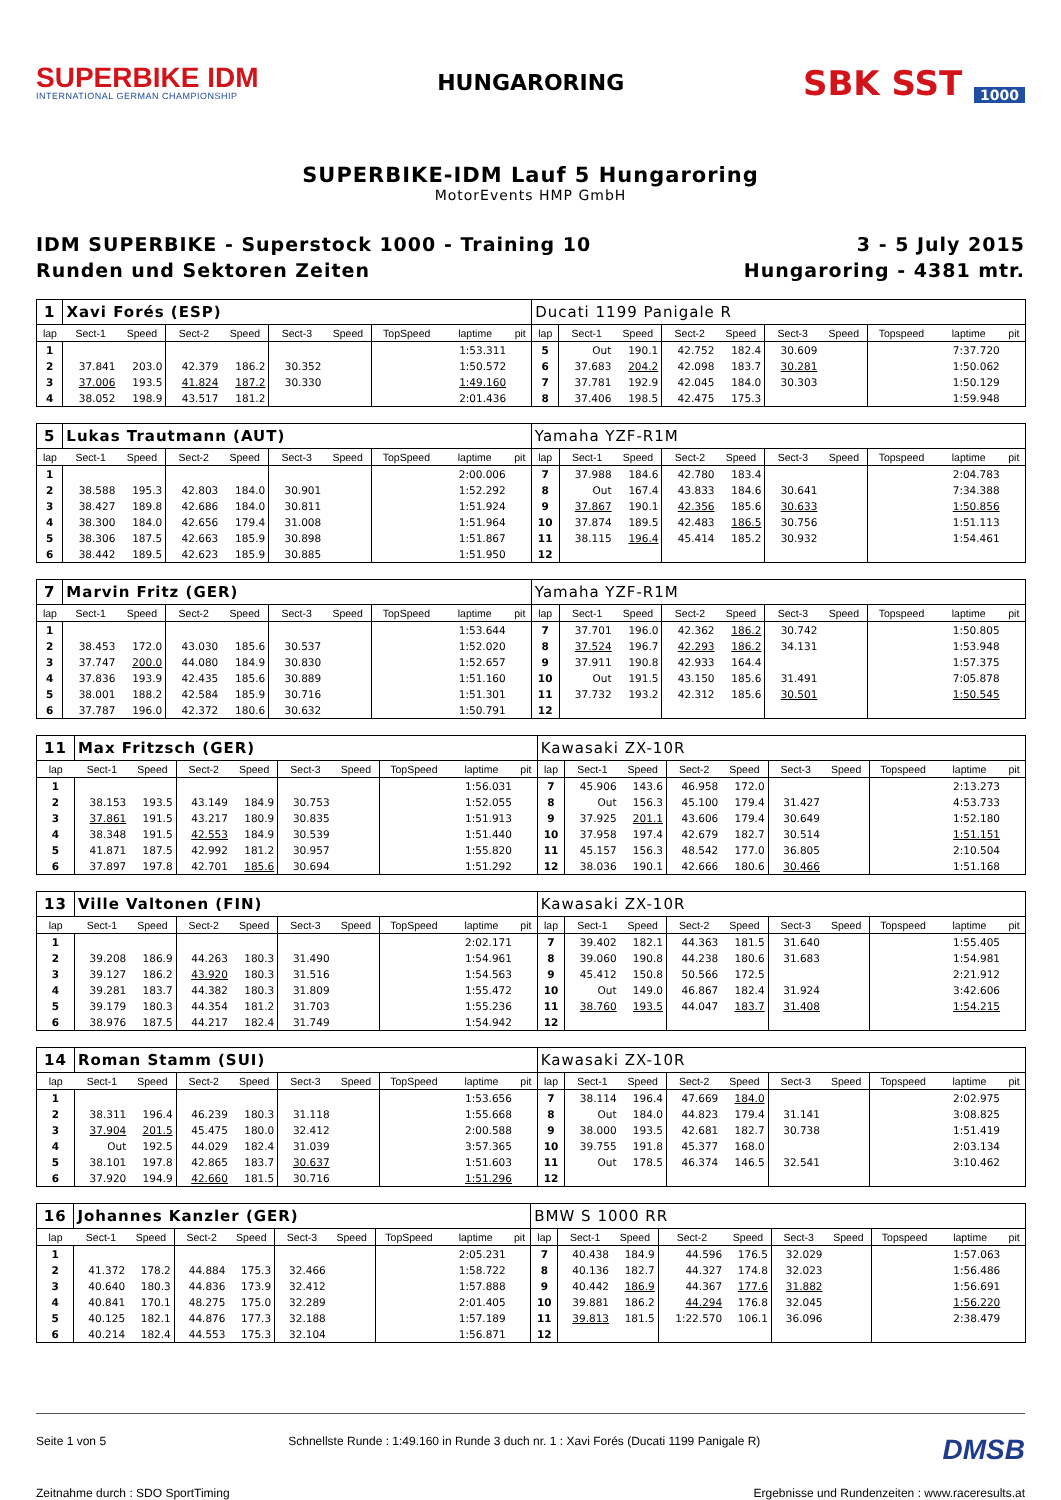SUPERBIKE IDM
INTERNATIONAL GERMAN CHAMPIONSHIP
HUNGARORING
SBK SST 1000
SUPERBIKE-IDM Lauf 5 Hungaroring
MotorEvents HMP GmbH
IDM SUPERBIKE - Superstock 1000 - Training 10
Runden und Sektoren Zeiten
3 - 5 July 2015
Hungaroring - 4381 mtr.
| 1 | Xavi Forés (ESP) | | | | | | | | | Ducati 1199 Panigale R | | | | | | | | | |
| lap | Sect-1 | Speed | Sect-2 | Speed | Sect-3 | Speed | TopSpeed | laptime | pit | lap | Sect-1 | Speed | Sect-2 | Speed | Sect-3 | Speed | Topspeed | laptime | pit |
| 1 | | | | | | | | 1:53.311 | | 5 | Out | 190.1 | 42.752 | 182.4 | 30.609 | | | 7:37.720 | |
| 2 | 37.841 | 203.0 | 42.379 | 186.2 | 30.352 | | | 1:50.572 | | 6 | 37.683 | 204.2 | 42.098 | 183.7 | 30.281 | | | 1:50.062 | |
| 3 | 37.006 | 193.5 | 41.824 | 187.2 | 30.330 | | | 1:49.160 | | 7 | 37.781 | 192.9 | 42.045 | 184.0 | 30.303 | | | 1:50.129 | |
| 4 | 38.052 | 198.9 | 43.517 | 181.2 | | | | 2:01.436 | | 8 | 37.406 | 198.5 | 42.475 | 175.3 | | | | 1:59.948 | |
| 5 | Lukas Trautmann (AUT) | | | | | | | | | Yamaha YZF-R1M | | | | | | | | | |
| lap | Sect-1 | Speed | Sect-2 | Speed | Sect-3 | Speed | TopSpeed | laptime | pit | lap | Sect-1 | Speed | Sect-2 | Speed | Sect-3 | Speed | Topspeed | laptime | pit |
| 1 | | | | | | | | 2:00.006 | | 7 | 37.988 | 184.6 | 42.780 | 183.4 | | | | 2:04.783 | |
| 2 | 38.588 | 195.3 | 42.803 | 184.0 | 30.901 | | | 1:52.292 | | 8 | Out | 167.4 | 43.833 | 184.6 | 30.641 | | | 7:34.388 | |
| 3 | 38.427 | 189.8 | 42.686 | 184.0 | 30.811 | | | 1:51.924 | | 9 | 37.867 | 190.1 | 42.356 | 185.6 | 30.633 | | | 1:50.856 | |
| 4 | 38.300 | 184.0 | 42.656 | 179.4 | 31.008 | | | 1:51.964 | | 10 | 37.874 | 189.5 | 42.483 | 186.5 | 30.756 | | | 1:51.113 | |
| 5 | 38.306 | 187.5 | 42.663 | 185.9 | 30.898 | | | 1:51.867 | | 11 | 38.115 | 196.4 | 45.414 | 185.2 | 30.932 | | | 1:54.461 | |
| 6 | 38.442 | 189.5 | 42.623 | 185.9 | 30.885 | | | 1:51.950 | | 12 | | | | | | | | | |
| 7 | Marvin Fritz (GER) | | | | | | | | | Yamaha YZF-R1M | | | | | | | | | |
| lap | Sect-1 | Speed | Sect-2 | Speed | Sect-3 | Speed | TopSpeed | laptime | pit | lap | Sect-1 | Speed | Sect-2 | Speed | Sect-3 | Speed | Topspeed | laptime | pit |
| 1 | | | | | | | | 1:53.644 | | 7 | 37.701 | 196.0 | 42.362 | 186.2 | 30.742 | | | 1:50.805 | |
| 2 | 38.453 | 172.0 | 43.030 | 185.6 | 30.537 | | | 1:52.020 | | 8 | 37.524 | 196.7 | 42.293 | 186.2 | 34.131 | | | 1:53.948 | |
| 3 | 37.747 | 200.0 | 44.080 | 184.9 | 30.830 | | | 1:52.657 | | 9 | 37.911 | 190.8 | 42.933 | 164.4 | | | | 1:57.375 | |
| 4 | 37.836 | 193.9 | 42.435 | 185.6 | 30.889 | | | 1:51.160 | | 10 | Out | 191.5 | 43.150 | 185.6 | 31.491 | | | 7:05.878 | |
| 5 | 38.001 | 188.2 | 42.584 | 185.9 | 30.716 | | | 1:51.301 | | 11 | 37.732 | 193.2 | 42.312 | 185.6 | 30.501 | | | 1:50.545 | |
| 6 | 37.787 | 196.0 | 42.372 | 180.6 | 30.632 | | | 1:50.791 | | 12 | | | | | | | | | |
| 11 | Max Fritzsch (GER) | | | | | | | | | Kawasaki ZX-10R | | | | | | | | | |
| lap | Sect-1 | Speed | Sect-2 | Speed | Sect-3 | Speed | TopSpeed | laptime | pit | lap | Sect-1 | Speed | Sect-2 | Speed | Sect-3 | Speed | Topspeed | laptime | pit |
| 1 | | | | | | | | 1:56.031 | | 7 | 45.906 | 143.6 | 46.958 | 172.0 | | | | 2:13.273 | |
| 2 | 38.153 | 193.5 | 43.149 | 184.9 | 30.753 | | | 1:52.055 | | 8 | Out | 156.3 | 45.100 | 179.4 | 31.427 | | | 4:53.733 | |
| 3 | 37.861 | 191.5 | 43.217 | 180.9 | 30.835 | | | 1:51.913 | | 9 | 37.925 | 201.1 | 43.606 | 179.4 | 30.649 | | | 1:52.180 | |
| 4 | 38.348 | 191.5 | 42.553 | 184.9 | 30.539 | | | 1:51.440 | | 10 | 37.958 | 197.4 | 42.679 | 182.7 | 30.514 | | | 1:51.151 | |
| 5 | 41.871 | 187.5 | 42.992 | 181.2 | 30.957 | | | 1:55.820 | | 11 | 45.157 | 156.3 | 48.542 | 177.0 | 36.805 | | | 2:10.504 | |
| 6 | 37.897 | 197.8 | 42.701 | 185.6 | 30.694 | | | 1:51.292 | | 12 | 38.036 | 190.1 | 42.666 | 180.6 | 30.466 | | | 1:51.168 | |
| 13 | Ville Valtonen (FIN) | | | | | | | | | Kawasaki ZX-10R | | | | | | | | | |
| lap | Sect-1 | Speed | Sect-2 | Speed | Sect-3 | Speed | TopSpeed | laptime | pit | lap | Sect-1 | Speed | Sect-2 | Speed | Sect-3 | Speed | Topspeed | laptime | pit |
| 1 | | | | | | | | 2:02.171 | | 7 | 39.402 | 182.1 | 44.363 | 181.5 | 31.640 | | | 1:55.405 | |
| 2 | 39.208 | 186.9 | 44.263 | 180.3 | 31.490 | | | 1:54.961 | | 8 | 39.060 | 190.8 | 44.238 | 180.6 | 31.683 | | | 1:54.981 | |
| 3 | 39.127 | 186.2 | 43.920 | 180.3 | 31.516 | | | 1:54.563 | | 9 | 45.412 | 150.8 | 50.566 | 172.5 | | | | 2:21.912 | |
| 4 | 39.281 | 183.7 | 44.382 | 180.3 | 31.809 | | | 1:55.472 | | 10 | Out | 149.0 | 46.867 | 182.4 | 31.924 | | | 3:42.606 | |
| 5 | 39.179 | 180.3 | 44.354 | 181.2 | 31.703 | | | 1:55.236 | | 11 | 38.760 | 193.5 | 44.047 | 183.7 | 31.408 | | | 1:54.215 | |
| 6 | 38.976 | 187.5 | 44.217 | 182.4 | 31.749 | | | 1:54.942 | | 12 | | | | | | | | | |
| 14 | Roman Stamm (SUI) | | | | | | | | | Kawasaki ZX-10R | | | | | | | | | |
| lap | Sect-1 | Speed | Sect-2 | Speed | Sect-3 | Speed | TopSpeed | laptime | pit | lap | Sect-1 | Speed | Sect-2 | Speed | Sect-3 | Speed | Topspeed | laptime | pit |
| 1 | | | | | | | | 1:53.656 | | 7 | 38.114 | 196.4 | 47.669 | 184.0 | | | | 2:02.975 | |
| 2 | 38.311 | 196.4 | 46.239 | 180.3 | 31.118 | | | 1:55.668 | | 8 | Out | 184.0 | 44.823 | 179.4 | 31.141 | | | 3:08.825 | |
| 3 | 37.904 | 201.5 | 45.475 | 180.0 | 32.412 | | | 2:00.588 | | 9 | 38.000 | 193.5 | 42.681 | 182.7 | 30.738 | | | 1:51.419 | |
| 4 | Out | 192.5 | 44.029 | 182.4 | 31.039 | | | 3:57.365 | | 10 | 39.755 | 191.8 | 45.377 | 168.0 | | | | 2:03.134 | |
| 5 | 38.101 | 197.8 | 42.865 | 183.7 | 30.637 | | | 1:51.603 | | 11 | Out | 178.5 | 46.374 | 146.5 | 32.541 | | | 3:10.462 | |
| 6 | 37.920 | 194.9 | 42.660 | 181.5 | 30.716 | | | 1:51.296 | | 12 | | | | | | | | | |
| 16 | Johannes Kanzler (GER) | | | | | | | | | BMW S 1000 RR | | | | | | | | | |
| lap | Sect-1 | Speed | Sect-2 | Speed | Sect-3 | Speed | TopSpeed | laptime | pit | lap | Sect-1 | Speed | Sect-2 | Speed | Sect-3 | Speed | Topspeed | laptime | pit |
| 1 | | | | | | | | 2:05.231 | | 7 | 40.438 | 184.9 | 44.596 | 176.5 | 32.029 | | | 1:57.063 | |
| 2 | 41.372 | 178.2 | 44.884 | 175.3 | 32.466 | | | 1:58.722 | | 8 | 40.136 | 182.7 | 44.327 | 174.8 | 32.023 | | | 1:56.486 | |
| 3 | 40.640 | 180.3 | 44.836 | 173.9 | 32.412 | | | 1:57.888 | | 9 | 40.442 | 186.9 | 44.367 | 177.6 | 31.882 | | | 1:56.691 | |
| 4 | 40.841 | 170.1 | 48.275 | 175.0 | 32.289 | | | 2:01.405 | | 10 | 39.881 | 186.2 | 44.294 | 176.8 | 32.045 | | | 1:56.220 | |
| 5 | 40.125 | 182.1 | 44.876 | 177.3 | 32.188 | | | 1:57.189 | | 11 | 39.813 | 181.5 | 1:22.570 | 106.1 | 36.096 | | | 2:38.479 | |
| 6 | 40.214 | 182.4 | 44.553 | 175.3 | 32.104 | | | 1:56.871 | | 12 | | | | | | | | | |
Seite 1 von 5 Schnellste Runde : 1:49.160 in Runde 3 duch nr. 1 : Xavi Forés (Ducati 1199 Panigale R) DMSB
Zeitnahme durch : SDO SportTiming Ergebnisse und Rundenzeiten : www.raceresults.at